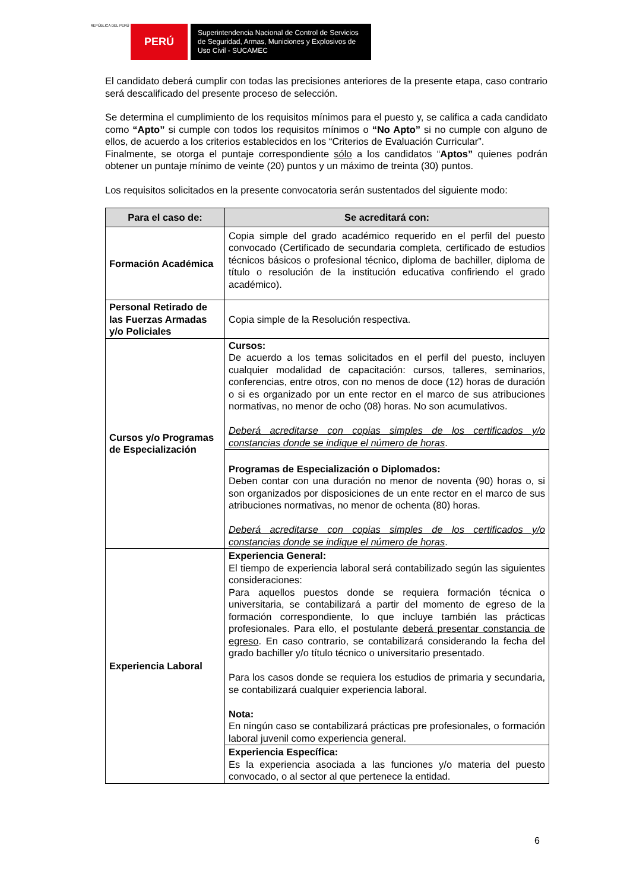REPÚBLICA DEL PERÚ
PERÚ
Superintendencia Nacional de Control de Servicios de Seguridad, Armas, Municiones y Explosivos de Uso Civil - SUCAMEC
El candidato deberá cumplir con todas las precisiones anteriores de la presente etapa, caso contrario será descalificado del presente proceso de selección.
Se determina el cumplimiento de los requisitos mínimos para el puesto y, se califica a cada candidato como “Apto” si cumple con todos los requisitos mínimos o “No Apto” si no cumple con alguno de ellos, de acuerdo a los criterios establecidos en los “Criterios de Evaluación Curricular”.
Finalmente, se otorga el puntaje correspondiente sólo a los candidatos “Aptos” quienes podrán obtener un puntaje mínimo de veinte (20) puntos y un máximo de treinta (30) puntos.
Los requisitos solicitados en la presente convocatoria serán sustentados del siguiente modo:
| Para el caso de: | Se acreditará con: |
| --- | --- |
| Formación Académica | Copia simple del grado académico requerido en el perfil del puesto convocado (Certificado de secundaria completa, certificado de estudios técnicos básicos o profesional técnico, diploma de bachiller, diploma de título o resolución de la institución educativa confiriendo el grado académico). |
| Personal Retirado de las Fuerzas Armadas y/o Policiales | Copia simple de la Resolución respectiva. |
| Cursos y/o Programas de Especialización | Cursos: De acuerdo a los temas solicitados en el perfil del puesto, incluyen cualquier modalidad de capacitación: cursos, talleres, seminarios, conferencias, entre otros, con no menos de doce (12) horas de duración o si es organizado por un ente rector en el marco de sus atribuciones normativas, no menor de ocho (08) horas. No son acumulativos. Deberá acreditarse con copias simples de los certificados y/o constancias donde se indique el número de horas . |
| | Programas de Especialización o Diplomados: Deben contar con una duración no menor de noventa (90) horas o, si son organizados por disposiciones de un ente rector en el marco de sus atribuciones normativas, no menor de ochenta (80) horas. Deberá acreditarse con copias simples de los certificados y/o constancias donde se indique el número de horas . |
| Experiencia Laboral | Experiencia General: El tiempo de experiencia laboral será contabilizado según las siguientes consideraciones: Para aquellos puestos donde se requiera formación técnica o universitaria, se contabilizará a partir del momento de egreso de la formación correspondiente, lo que incluye también las prácticas profesionales. Para ello, el postulante deberá presentar constancia de egreso . En caso contrario, se contabilizará considerando la fecha del grado bachiller y/o título técnico o universitario presentado. Para los casos donde se requiera los estudios de primaria y secundaria, se contabilizará cualquier experiencia laboral. Nota: En ningún caso se contabilizará prácticas pre profesionales, o formación laboral juvenil como experiencia general. |
| | Experiencia Específica: Es la experiencia asociada a las funciones y/o materia del puesto convocado, o al sector al que pertenece la entidad. |
6